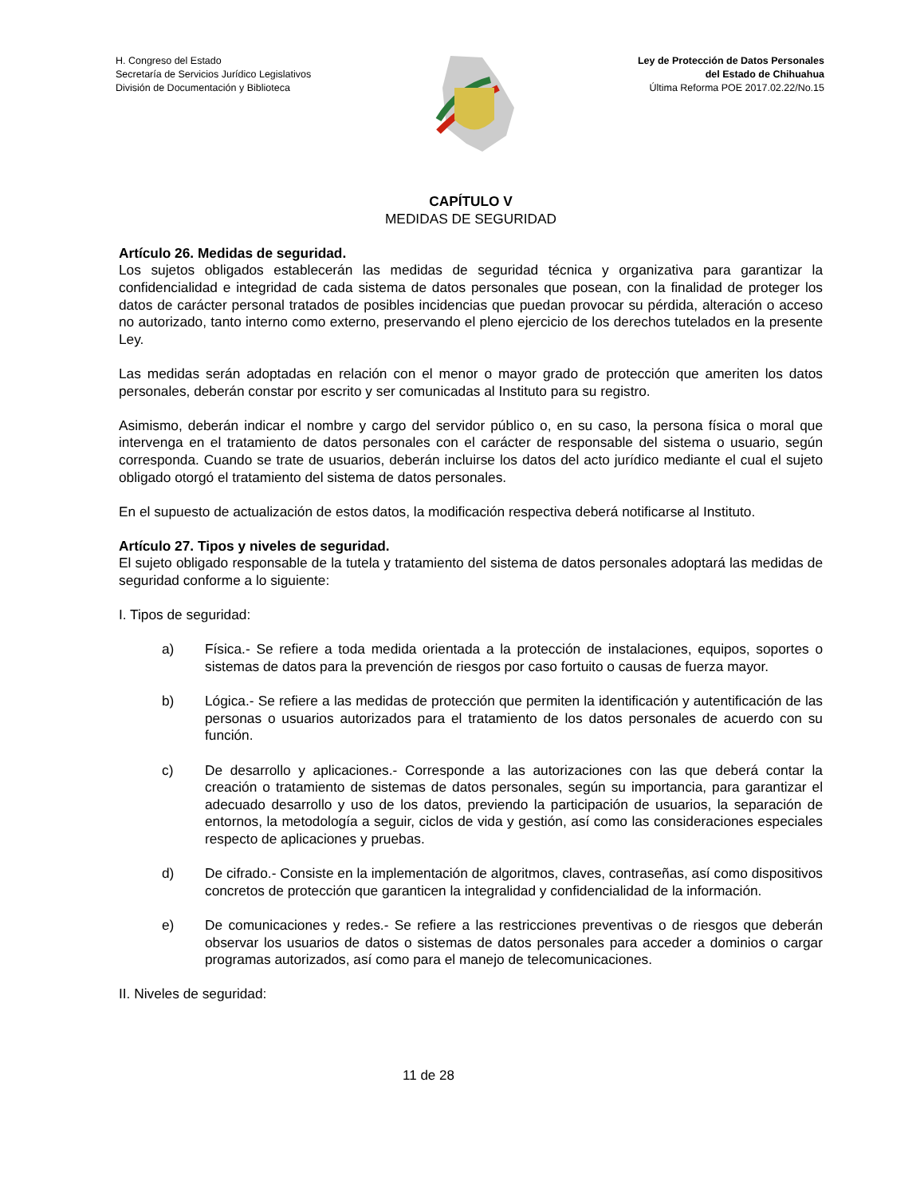H. Congreso del Estado
Secretaría de Servicios Jurídico Legislativos
División de Documentación y Biblioteca
Ley de Protección de Datos Personales
del Estado de Chihuahua
Última Reforma POE 2017.02.22/No.15
CAPÍTULO V
MEDIDAS DE SEGURIDAD
Artículo 26. Medidas de seguridad.
Los sujetos obligados establecerán las medidas de seguridad técnica y organizativa para garantizar la confidencialidad e integridad de cada sistema de datos personales que posean, con la finalidad de proteger los datos de carácter personal tratados de posibles incidencias que puedan provocar su pérdida, alteración o acceso no autorizado, tanto interno como externo, preservando el pleno ejercicio de los derechos tutelados en la presente Ley.
Las medidas serán adoptadas en relación con el menor o mayor grado de protección que ameriten los datos personales, deberán constar por escrito y ser comunicadas al Instituto para su registro.
Asimismo, deberán indicar el nombre y cargo del servidor público o, en su caso, la persona física o moral que intervenga en el tratamiento de datos personales con el carácter de responsable del sistema o usuario, según corresponda. Cuando se trate de usuarios, deberán incluirse los datos del acto jurídico mediante el cual el sujeto obligado otorgó el tratamiento del sistema de datos personales.
En el supuesto de actualización de estos datos, la modificación respectiva deberá notificarse al Instituto.
Artículo 27. Tipos y niveles de seguridad.
El sujeto obligado responsable de la tutela y tratamiento del sistema de datos personales adoptará las medidas de seguridad conforme a lo siguiente:
I. Tipos de seguridad:
a) Física.- Se refiere a toda medida orientada a la protección de instalaciones, equipos, soportes o sistemas de datos para la prevención de riesgos por caso fortuito o causas de fuerza mayor.
b) Lógica.- Se refiere a las medidas de protección que permiten la identificación y autentificación de las personas o usuarios autorizados para el tratamiento de los datos personales de acuerdo con su función.
c) De desarrollo y aplicaciones.- Corresponde a las autorizaciones con las que deberá contar la creación o tratamiento de sistemas de datos personales, según su importancia, para garantizar el adecuado desarrollo y uso de los datos, previendo la participación de usuarios, la separación de entornos, la metodología a seguir, ciclos de vida y gestión, así como las consideraciones especiales respecto de aplicaciones y pruebas.
d) De cifrado.- Consiste en la implementación de algoritmos, claves, contraseñas, así como dispositivos concretos de protección que garanticen la integralidad y confidencialidad de la información.
e) De comunicaciones y redes.- Se refiere a las restricciones preventivas o de riesgos que deberán observar los usuarios de datos o sistemas de datos personales para acceder a dominios o cargar programas autorizados, así como para el manejo de telecomunicaciones.
II. Niveles de seguridad:
11 de 28